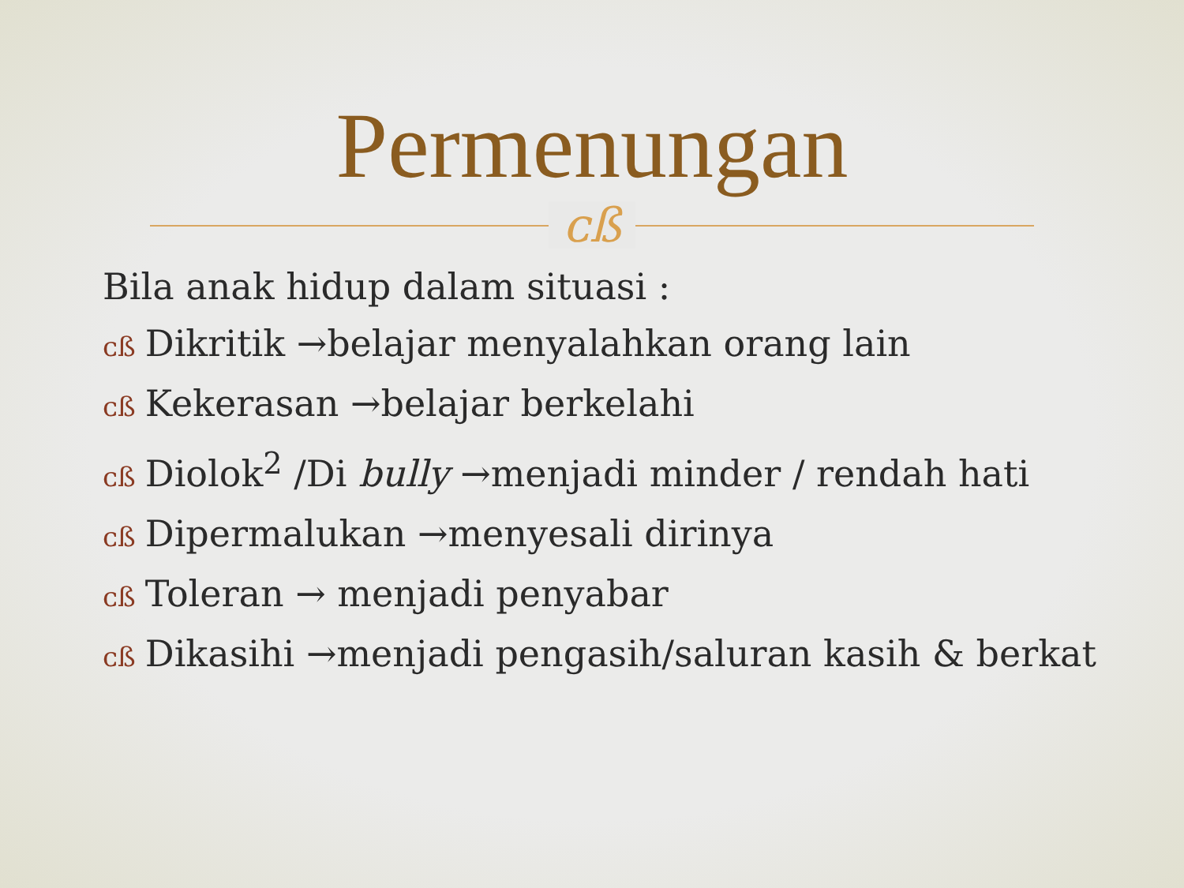Permenungan
ᴄß
Bila anak hidup dalam situasi :
ᴄß Dikritik →belajar menyalahkan orang lain
ᴄß Kekerasan →belajar berkelahi
ᴄß Diolok<sup>2</sup> /Di bully →menjadi minder / rendah hati
ᴄß Dipermalukan →menyesali dirinya
ᴄß Toleran → menjadi penyabar
ᴄß Dikasihi →menjadi pengasih/saluran kasih & berkat